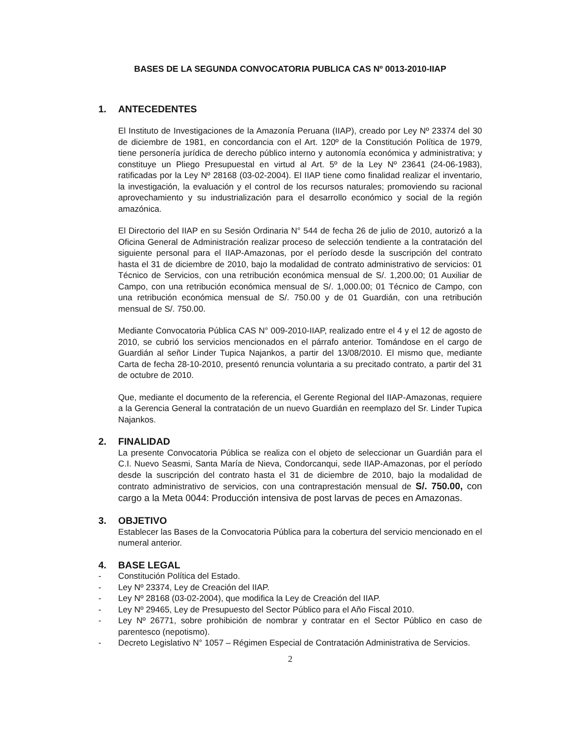BASES DE LA SEGUNDA CONVOCATORIA PUBLICA CAS Nº 0013-2010-IIAP
1. ANTECEDENTES
El Instituto de Investigaciones de la Amazonía Peruana (IIAP), creado por Ley Nº 23374 del 30 de diciembre de 1981, en concordancia con el Art. 120º de la Constitución Política de 1979, tiene personería jurídica de derecho público interno y autonomía económica y administrativa; y constituye un Pliego Presupuestal en virtud al Art. 5º de la Ley Nº 23641 (24-06-1983), ratificadas por la Ley Nº 28168 (03-02-2004). El IIAP tiene como finalidad realizar el inventario, la investigación, la evaluación y el control de los recursos naturales; promoviendo su racional aprovechamiento y su industrialización para el desarrollo económico y social de la región amazónica.
El Directorio del IIAP en su Sesión Ordinaria N° 544 de fecha 26 de julio de 2010, autorizó a la Oficina General de Administración realizar proceso de selección tendiente a la contratación del siguiente personal para el IIAP-Amazonas, por el período desde la suscripción del contrato hasta el 31 de diciembre de 2010, bajo la modalidad de contrato administrativo de servicios: 01 Técnico de Servicios, con una retribución económica mensual de S/. 1,200.00; 01 Auxiliar de Campo, con una retribución económica mensual de S/. 1,000.00; 01 Técnico de Campo, con una retribución económica mensual de S/. 750.00 y de 01 Guardián, con una retribución mensual de S/. 750.00.
Mediante Convocatoria Pública CAS N° 009-2010-IIAP, realizado entre el 4 y el 12 de agosto de 2010, se cubrió los servicios mencionados en el párrafo anterior. Tomándose en el cargo de Guardián al señor Linder Tupica Najankos, a partir del 13/08/2010. El mismo que, mediante Carta de fecha 28-10-2010, presentó renuncia voluntaria a su precitado contrato, a partir del 31 de octubre de 2010.
Que, mediante el documento de la referencia, el Gerente Regional del IIAP-Amazonas, requiere a la Gerencia General la contratación de un nuevo Guardián en reemplazo del Sr. Linder Tupica Najankos.
2. FINALIDAD
La presente Convocatoria Pública se realiza con el objeto de seleccionar un Guardián para el C.I. Nuevo Seasmi, Santa María de Nieva, Condorcanqui, sede IIAP-Amazonas, por el período desde la suscripción del contrato hasta el 31 de diciembre de 2010, bajo la modalidad de contrato administrativo de servicios, con una contraprestación mensual de S/. 750.00, con cargo a la Meta 0044: Producción intensiva de post larvas de peces en Amazonas.
3. OBJETIVO
Establecer las Bases de la Convocatoria Pública para la cobertura del servicio mencionado en el numeral anterior.
4. BASE LEGAL
- Constitución Política del Estado.
- Ley Nº 23374, Ley de Creación del IIAP.
- Ley Nº 28168 (03-02-2004), que modifica la Ley de Creación del IIAP.
- Ley Nº 29465, Ley de Presupuesto del Sector Público para el Año Fiscal 2010.
- Ley Nº 26771, sobre prohibición de nombrar y contratar en el Sector Público en caso de parentesco (nepotismo).
- Decreto Legislativo N° 1057 – Régimen Especial de Contratación Administrativa de Servicios.
2